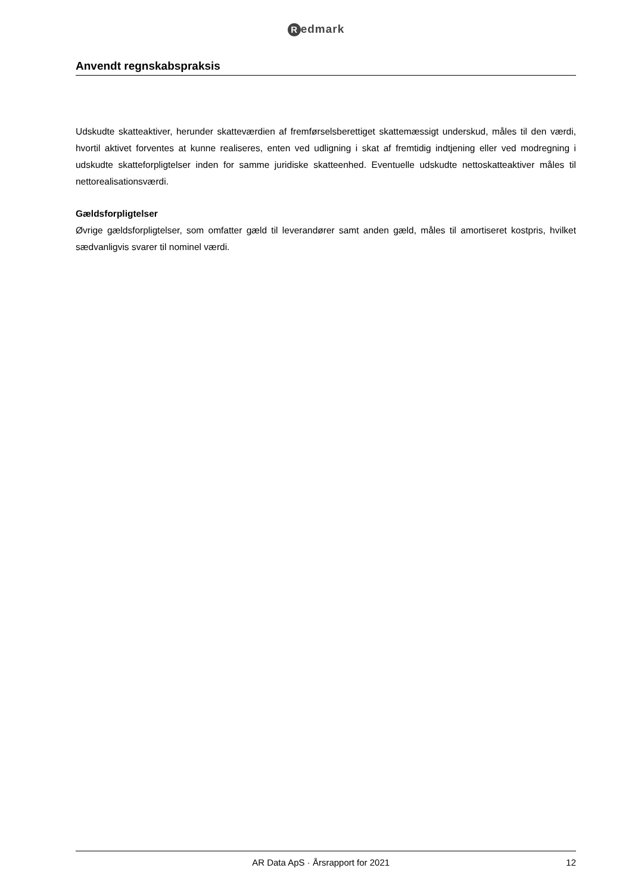Redmark
Anvendt regnskabspraksis
Udskudte skatteaktiver, herunder skatteværdien af fremførselsberettiget skattemæssigt underskud, måles til den værdi, hvortil aktivet forventes at kunne realiseres, enten ved udligning i skat af fremtidig indtjening eller ved modregning i udskudte skatteforpligtelser inden for samme juridiske skatteenhed. Eventuelle udskudte nettoskatteaktiver måles til nettorealisationsværdi.
Gældsforpligtelser
Øvrige gældsforpligtelser, som omfatter gæld til leverandører samt anden gæld, måles til amortiseret kostpris, hvilket sædvanligvis svarer til nominel værdi.
AR Data ApS · Årsrapport for 2021
12